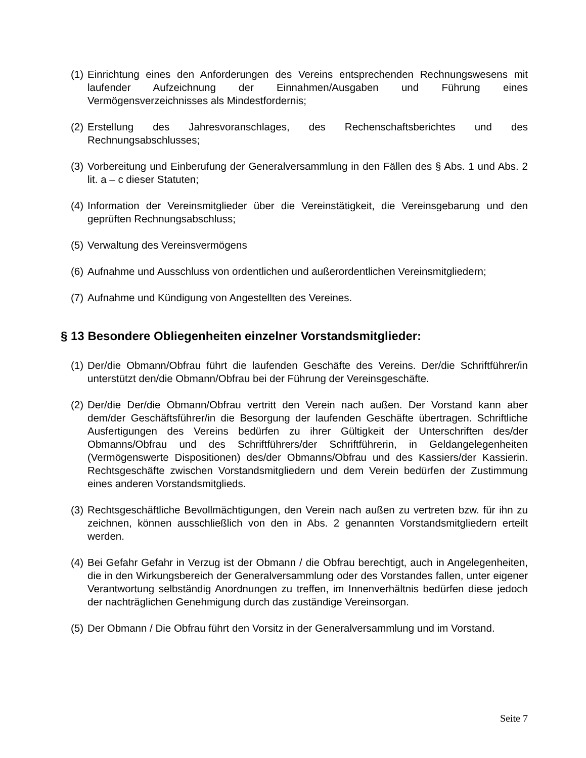(1)
Einrichtung eines den Anforderungen des Vereins entsprechenden Rechnungswesens mit laufender Aufzeichnung der Einnahmen/Ausgaben und Führung eines Vermögensverzeichnisses als Mindestfordernis;
(2)
Erstellung des Jahresvoranschlages, des Rechenschaftsberichtes und des Rechnungsabschlusses;
(3)
Vorbereitung und Einberufung der Generalversammlung in den Fällen des § Abs. 1 und Abs. 2 lit. a – c dieser Statuten;
(4)
Information der Vereinsmitglieder über die Vereinstätigkeit, die Vereinsgebarung und den geprüften Rechnungsabschluss;
(5)
Verwaltung des Vereinsvermögens
(6)
Aufnahme und Ausschluss von ordentlichen und außerordentlichen Vereinsmitgliedern;
(7)
Aufnahme und Kündigung von Angestellten des Vereines.
§ 13 Besondere Obliegenheiten einzelner Vorstandsmitglieder:
(1)
Der/die Obmann/Obfrau führt die laufenden Geschäfte des Vereins. Der/die Schriftführer/in unterstützt den/die Obmann/Obfrau bei der Führung der Vereinsgeschäfte.
(2)
Der/die Der/die Obmann/Obfrau vertritt den Verein nach außen. Der Vorstand kann aber dem/der Geschäftsführer/in die Besorgung der laufenden Geschäfte übertragen. Schriftliche Ausfertigungen des Vereins bedürfen zu ihrer Gültigkeit der Unterschriften des/der Obmanns/Obfrau und des Schriftführers/der Schriftführerin, in Geldangelegenheiten (Vermögenswerte Dispositionen) des/der Obmanns/Obfrau und des Kassiers/der Kassierin. Rechtsgeschäfte zwischen Vorstandsmitgliedern und dem Verein bedürfen der Zustimmung eines anderen Vorstandsmitglieds.
(3)
Rechtsgeschäftliche Bevollmächtigungen, den Verein nach außen zu vertreten bzw. für ihn zu zeichnen, können ausschließlich von den in Abs. 2 genannten Vorstandsmitgliedern erteilt werden.
(4)
Bei Gefahr Gefahr in Verzug ist der Obmann / die Obfrau berechtigt, auch in Angelegenheiten, die in den Wirkungsbereich der Generalversammlung oder des Vorstandes fallen, unter eigener Verantwortung selbständig Anordnungen zu treffen, im Innenverhältnis bedürfen diese jedoch der nachträglichen Genehmigung durch das zuständige Vereinsorgan.
(5)
Der Obmann / Die Obfrau führt den Vorsitz in der Generalversammlung und im Vorstand.
Seite 7